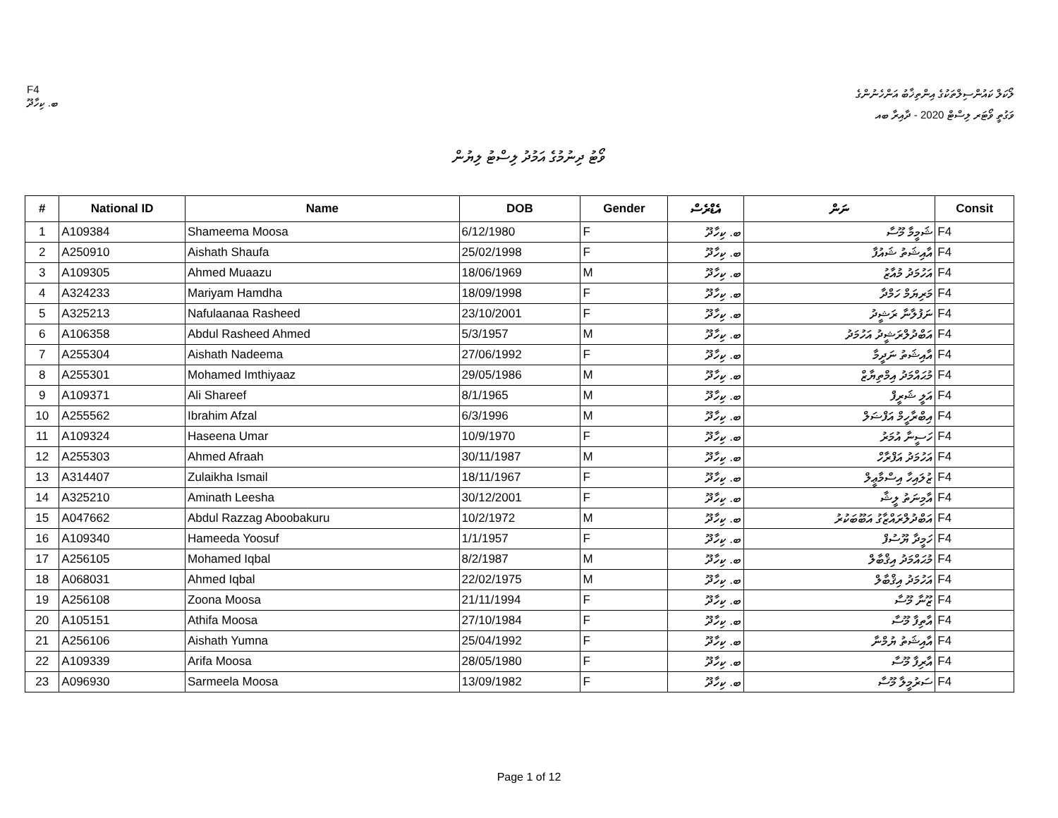F4
ބ. ކިހާދޫ
ލޯކަލް ކައުންސިލްތަކުގެ އިންތިޚާބު އަންހެނުންގެ
ވަގުތީ ވޯޓަރ ލިސްޓް 2020 - ދާއިރާ ބއ
ވޯޓު ދިނުމުގެ އަމުދު ލިސްޓު ލިޔުން
| # | National ID | Name | DOB | Gender | އެޑްރެސް | ނަން | Consit |
| --- | --- | --- | --- | --- | --- | --- | --- |
| 1 | A109384 | Shameema Moosa | 6/12/1980 | F | ބ. ކިހާދޫ | ޝަމީމާ މޫސާ | F4 |
| 2 | A250910 | Aishath Shaufa | 25/02/1998 | F | ބ. ކިހާދޫ | އާއިޝަތު ޝައުފާ | F4 |
| 3 | A109305 | Ahmed Muaazu | 18/06/1969 | M | ބ. ކިހާދޫ | އަހުމަދު މުއާޒު | F4 |
| 4 | A324233 | Mariyam Hamdha | 18/09/1998 | F | ބ. ކިހާދޫ | މަރިޔަމް ހަމްދާ | F4 |
| 5 | A325213 | Nafulaanaa Rasheed | 23/10/2001 | F | ބ. ކިހާދޫ | ނަފުލާނާ ރަޝީދު | F4 |
| 6 | A106358 | Abdul Rasheed Ahmed | 5/3/1957 | M | ބ. ކިހާދޫ | އަބްދުލްރަޝީދު އަހުމަދު | F4 |
| 7 | A255304 | Aishath Nadeema | 27/06/1992 | F | ބ. ކިހާދޫ | އާއިޝަތު ނަދީމާ | F4 |
| 8 | A255301 | Mohamed Imthiyaaz | 29/05/1986 | M | ބ. ކިހާދޫ | މުޙައްމަދު އިމްތިޔާޒް | F4 |
| 9 | A109371 | Ali Shareef | 8/1/1965 | M | ބ. ކިހާދޫ | އަލީ ޝަރީފް | F4 |
| 10 | A255562 | Ibrahim Afzal | 6/3/1996 | M | ބ. ކިހާދޫ | އިބްރާހީމް އަފްޟަލް | F4 |
| 11 | A109324 | Haseena Umar | 10/9/1970 | F | ބ. ކިހާދޫ | ހަސީނާ އުމަރު | F4 |
| 12 | A255303 | Ahmed Afraah | 30/11/1987 | M | ބ. ކިހާދޫ | އަހުމަދު އަފްރާހް | F4 |
| 13 | A314407 | Zulaikha Ismail | 18/11/1967 | F | ބ. ކިހާދޫ | ޒުލައިހާ އިސްމާޢީލް | F4 |
| 14 | A325210 | Aminath Leesha | 30/12/2001 | F | ބ. ކިހާދޫ | އާމިނަތު ލީޝާ | F4 |
| 15 | A047662 | Abdul Razzag Aboobakuru | 10/2/1972 | M | ބ. ކިހާދޫ | އަބްދުލްރައްޒާގު އަބޫބަކުރު | F4 |
| 16 | A109340 | Hameeda Yoosuf | 1/1/1957 | F | ބ. ކިހާދޫ | ހަމީދާ ޔޫސުފް | F4 |
| 17 | A256105 | Mohamed Iqbal | 8/2/1987 | M | ބ. ކިހާދޫ | މުޙައްމަދު އިޤްބާލް | F4 |
| 18 | A068031 | Ahmed Iqbal | 22/02/1975 | M | ބ. ކިހާދޫ | އަހުމަދު އިޤްބާލް | F4 |
| 19 | A256108 | Zoona Moosa | 21/11/1994 | F | ބ. ކިހާދޫ | ޒޫނާ މޫސާ | F4 |
| 20 | A105151 | Athifa Moosa | 27/10/1984 | F | ބ. ކިހާދޫ | އާތިފާ މޫސާ | F4 |
| 21 | A256106 | Aishath Yumna | 25/04/1992 | F | ބ. ކިހާދޫ | އާއިޝަތު ޔުމްނާ | F4 |
| 22 | A109339 | Arifa Moosa | 28/05/1980 | F | ބ. ކިހާދޫ | އާރިފާ މޫސާ | F4 |
| 23 | A096930 | Sarmeela Moosa | 13/09/1982 | F | ބ. ކިހާދޫ | ސަރުމީލާ މޫސާ | F4 |
Page 1 of 12